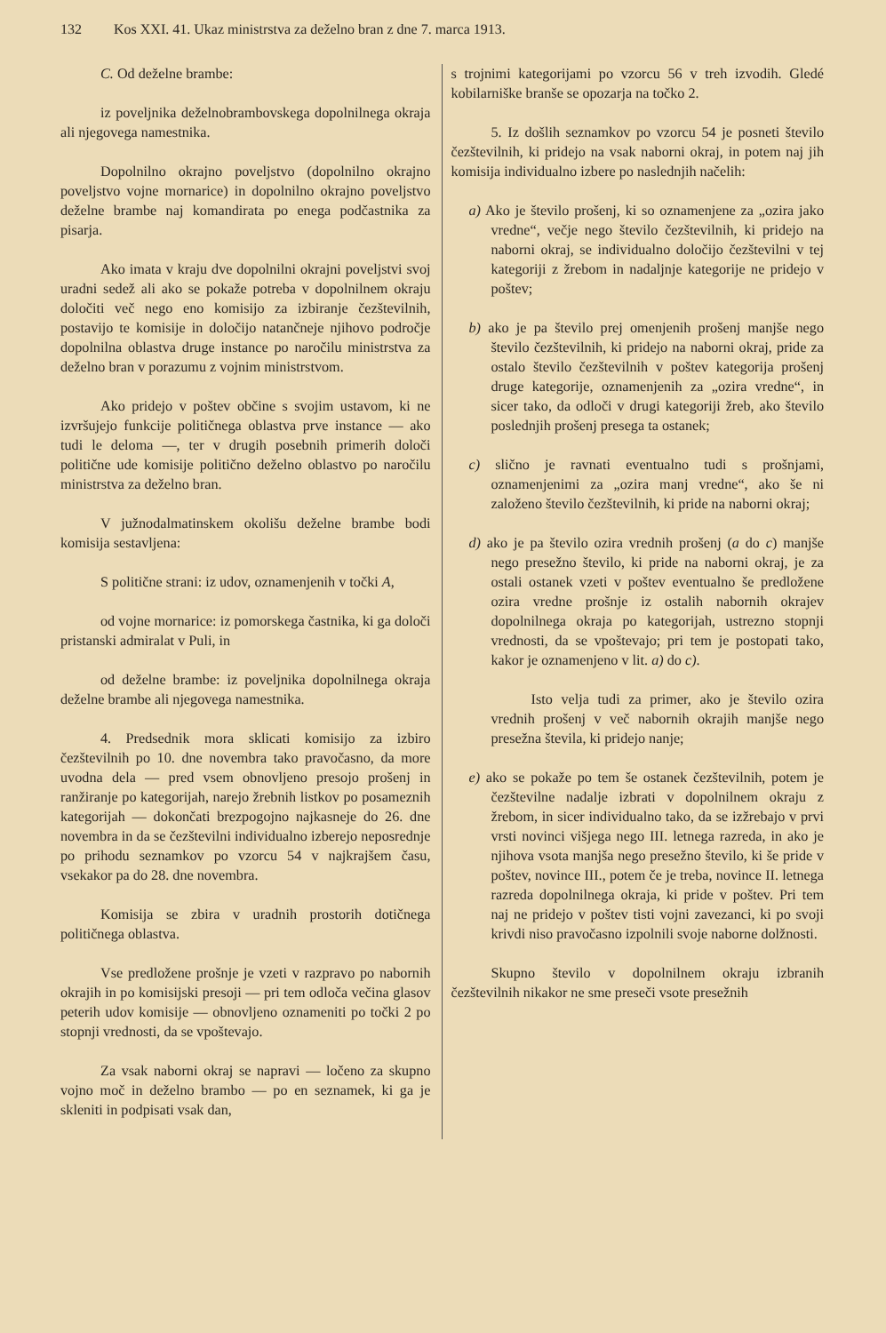132 Kos XXI. 41. Ukaz ministrstva za deželno bran z dne 7. marca 1913.
C. Od deželne brambe:
iz poveljnika deželnobrambovskega dopolnilnega okraja ali njegovega namestnika.
Dopolnilno okrajno poveljstvo (dopolnilno okrajno poveljstvo vojne mornarice) in dopolnilno okrajno poveljstvo deželne brambe naj komandirata po enega podčastnika za pisarja.
Ako imata v kraju dve dopolnilni okrajni poveljstvi svoj uradni sedež ali ako se pokaže potreba v dopolnilnem okraju določiti več nego eno komisijo za izbiranje čezštevilnih, postavijo te komisije in določijo natančneje njihovo področje dopolnilna oblastva druge instance po naročilu ministrstva za deželno bran v porazumu z vojnim ministrstvom.
Ako pridejo v poštev občine s svojim ustavom, ki ne izvršujejo funkcije političnega oblastva prve instance — ako tudi le deloma —, ter v drugih posebnih primerih določi politične ude komisije politično deželno oblastvo po naročilu ministrstva za deželno bran.
V južnodalmatinskem okolišu deželne brambe bodi komisija sestavljena:
S politične strani: iz udov, oznamenjenih v točki A,
od vojne mornarice: iz pomorskega častnika, ki ga določi pristanski admiralat v Puli, in
od deželne brambe: iz poveljnika dopolnilnega okraja deželne brambe ali njegovega namestnika.
4. Predsednik mora sklicati komisijo za izbiro čezštevilnih po 10. dne novembra tako pravočasno, da more uvodna dela — pred vsem obnovljeno presojo prošenj in ranžiranje po kategorijah, narejo žrebnih listkov po posameznih kategorijah — dokončati brezpogojno najkasneje do 26. dne novembra in da se čezštevilni individualno izberejo neposrednje po prihodu seznamkov po vzorcu 54 v najkrajšem času, vsekakor pa do 28. dne novembra.
Komisija se zbira v uradnih prostorih dotičnega političnega oblastva.
Vse predložene prošnje je vzeti v razpravo po nabornih okrajih in po komisijski presoji — pri tem odloča večina glasov peterih udov komisije — obnovljeno oznameniti po točki 2 po stopnji vrednosti, da se vpoštevajo.
Za vsak naborni okraj se napravi — ločeno za skupno vojno moč in deželno brambo — po en seznamek, ki ga je skleniti in podpisati vsak dan,
s trojnimi kategorijami po vzorcu 56 v treh izvodih. Gledé kobilarniške branše se opozarja na točko 2.
5. Iz došlih seznamkov po vzorcu 54 je posneti število čezštevilnih, ki pridejo na vsak naborni okraj, in potem naj jih komisija individualno izbere po naslednjih načelih:
a) Ako je število prošenj, ki so oznamenjene za „ozira jako vredne“, večje nego število čezštevilnih, ki pridejo na naborni okraj, se individualno določijo čezštevilni v tej kategoriji z žrebom in nadaljnje kategorije ne pridejo v poštev;
b) ako je pa število prej omenjenih prošenj manjše nego število čezštevilnih, ki pridejo na naborni okraj, pride za ostalo število čezštevilnih v poštev kategorija prošenj druge kategorije, oznamenjenih za „ozira vredne“, in sicer tako, da odloči v drugi kategoriji žreb, ako število poslednjih prošenj presega ta ostanek;
c) slično je ravnati eventualno tudi s prošnjami, oznamenjenimi za „ozira manj vredne“, ako še ni založeno število čezštevilnih, ki pride na naborni okraj;
d) ako je pa število ozira vrednih prošenj (a do c) manjše nego presežno število, ki pride na naborni okraj, je za ostali ostanek vzeti v poštev eventualno še predložene ozira vredne prošnje iz ostalih nabornih okrajev dopolnilnega okraja po kategorijah, ustrezno stopnji vrednosti, da se vpoštevajo; pri tem je postopati tako, kakor je oznamenjeno v lit. a) do c).
Isto velja tudi za primer, ako je število ozira vrednih prošenj v več nabornih okrajih manjše nego presežna števila, ki pridejo nanje;
e) ako se pokaže po tem še ostanek čezštevilnih, potem je čezštevilne nadalje izbrati v dopolnilnem okraju z žrebom, in sicer individualno tako, da se izžrebajo v prvi vrsti novinci višjega nego III. letnega razreda, in ako je njihova vsota manjša nego presežno število, ki še pride v poštev, novince III., potem če je treba, novince II. letnega razreda dopolnilnega okraja, ki pride v poštev. Pri tem naj ne pridejo v poštev tisti vojni zavezanci, ki po svoji krivdi niso pravočasno izpolnili svoje naborne dolžnosti.
Skupno število v dopolnilnem okraju izbranih čezštevilnih nikakor ne sme preseči vsote presežnih